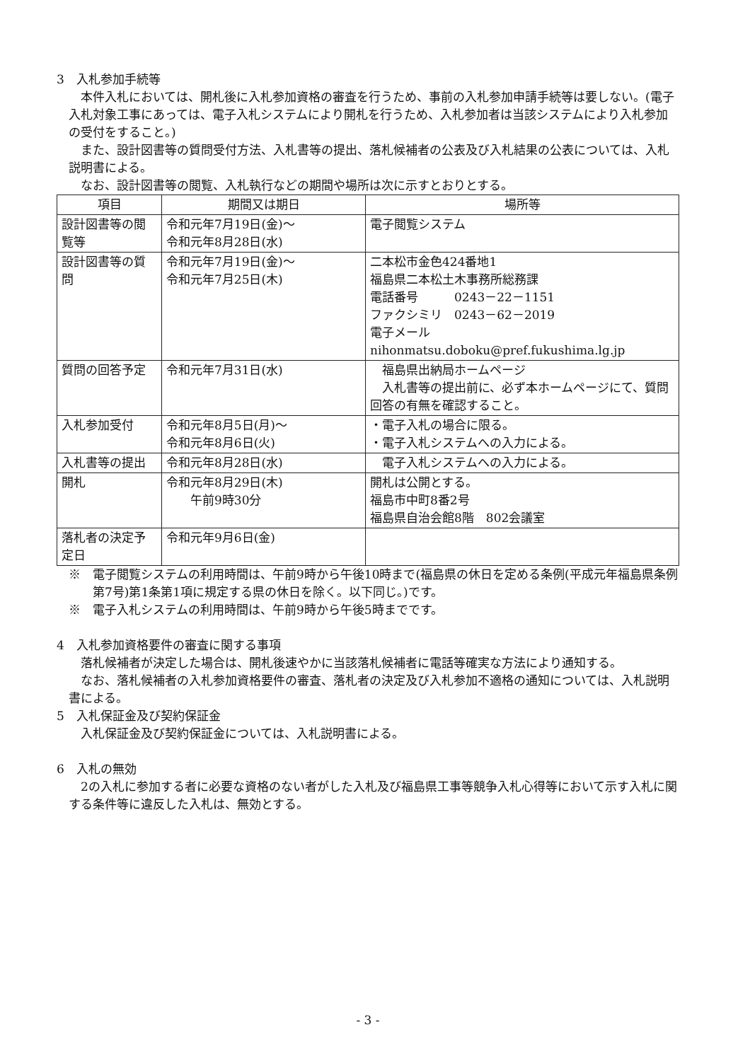3　入札参加手続等
本件入札においては、開札後に入札参加資格の審査を行うため、事前の入札参加申請手続等は要しない。(電子入札対象工事にあっては、電子入札システムにより開札を行うため、入札参加者は当該システムにより入札参加の受付をすること。)
また、設計図書等の質問受付方法、入札書等の提出、落札候補者の公表及び入札結果の公表については、入札説明書による。
なお、設計図書等の閲覧、入札執行などの期間や場所は次に示すとおりとする。
| 項目 | 期間又は期日 | 場所等 |
| --- | --- | --- |
| 設計図書等の閲覧等 | 令和元年7月19日(金)～ 令和元年8月28日(水) | 電子閲覧システム |
| 設計図書等の質問 | 令和元年7月19日(金)～ 令和元年7月25日(木) | 二本松市金色424番地1 福島県二本松土木事務所総務課 電話番号 0243－22－1151 ファクシミリ 0243－62－2019 電子メール nihonmatsu.doboku@pref.fukushima.lg.jp |
| 質問の回答予定 | 令和元年7月31日(水) | 福島県出納局ホームページ 入札書等の提出前に、必ず本ホームページにて、質問回答の有無を確認すること。 |
| 入札参加受付 | 令和元年8月5日(月)～ 令和元年8月6日(火) | ・電子入札の場合に限る。 ・電子入札システムへの入力による。 |
| 入札書等の提出 | 令和元年8月28日(水) | 電子入札システムへの入力による。 |
| 開札 | 令和元年8月29日(木) 午前9時30分 | 開札は公開とする。 福島市中町8番2号 福島県自治会館8階 802会議室 |
| 落札者の決定予定日 | 令和元年9月6日(金) | |
※　電子閲覧システムの利用時間は、午前9時から午後10時まで(福島県の休日を定める条例(平成元年福島県条例第7号)第1条第1項に規定する県の休日を除く。以下同じ。)です。
※　電子入札システムの利用時間は、午前9時から午後5時までです。
4　入札参加資格要件の審査に関する事項
落札候補者が決定した場合は、開札後速やかに当該落札候補者に電話等確実な方法により通知する。
なお、落札候補者の入札参加資格要件の審査、落札者の決定及び入札参加不適格の通知については、入札説明書による。
5　入札保証金及び契約保証金
入札保証金及び契約保証金については、入札説明書による。
6　入札の無効
2の入札に参加する者に必要な資格のない者がした入札及び福島県工事等競争入札心得等において示す入札に関する条件等に違反した入札は、無効とする。
- 3 -